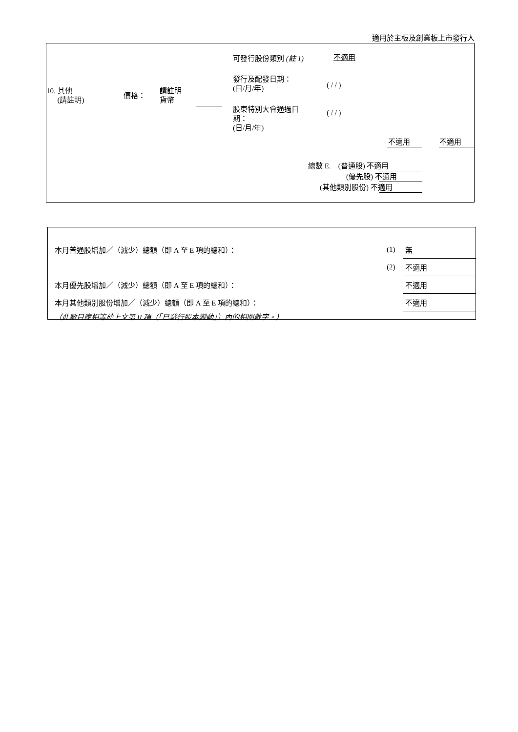適用於主板及創業板上市發行人
可發行股份類別 (註 1) 不適用
發行及配發日期：
(日/月/年)
( / / )
10. 其他
(請註明)
價格：
請註明
貨幣
股東特別大會通過日
期：
(日/月/年)
( / / )
不適用 不適用
總數 E. (普通股) 不適用
(優先股) 不適用
(其他類別股份) 不適用
| 本月普通股增加／（減少）總額（即 A 至 E 項的總和）： | (1) | 無 |
| | (2) | 不適用 |
| 本月優先股增加／（減少）總額（即 A 至 E 項的總和）： | | 不適用 |
| 本月其他類別股份增加／（減少）總額（即 A 至 E 項的總和）： | | 不適用 |
| （此數目應相等於上文第 II 項（「已發行股本變動」）內的相關數字。） | | |